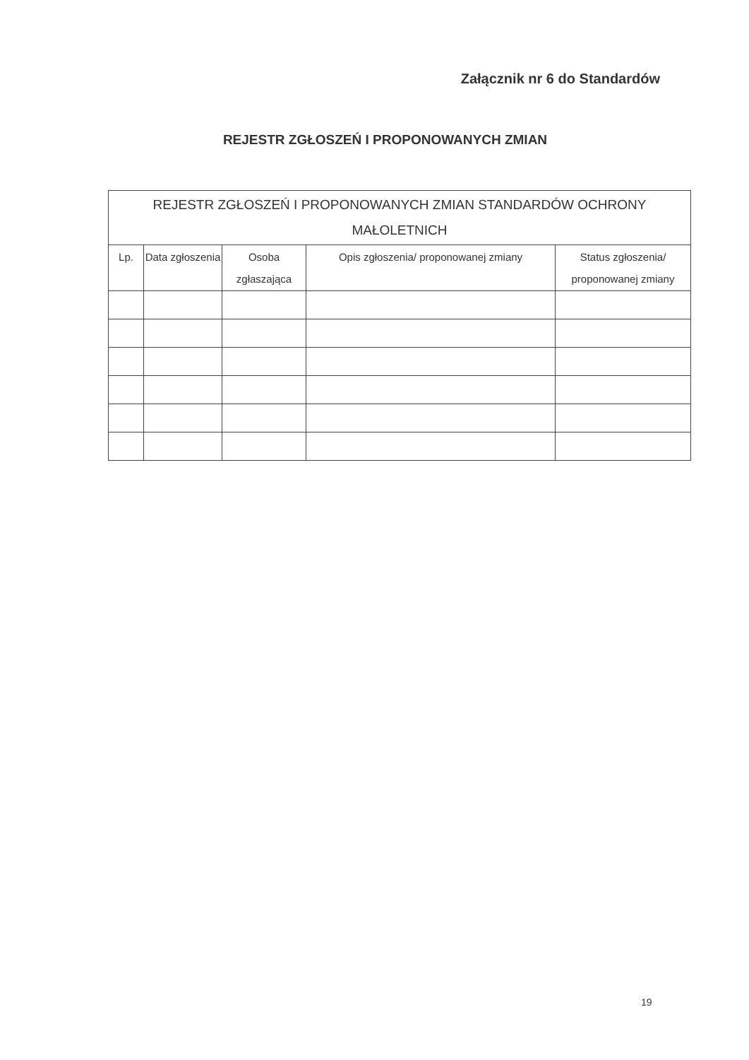Załącznik nr 6 do Standardów
REJESTR ZGŁOSZEŃ I PROPONOWANYCH ZMIAN
| REJESTR ZGŁOSZEŃ I PROPONOWANYCH ZMIAN STANDARDÓW OCHRONY MAŁOLETNICH | | | | |
| --- | --- | --- | --- | --- |
| Lp. | Data zgłoszenia | Osoba zgłaszająca | Opis zgłoszenia/ proponowanej zmiany | Status zgłoszenia/ proponowanej zmiany |
19